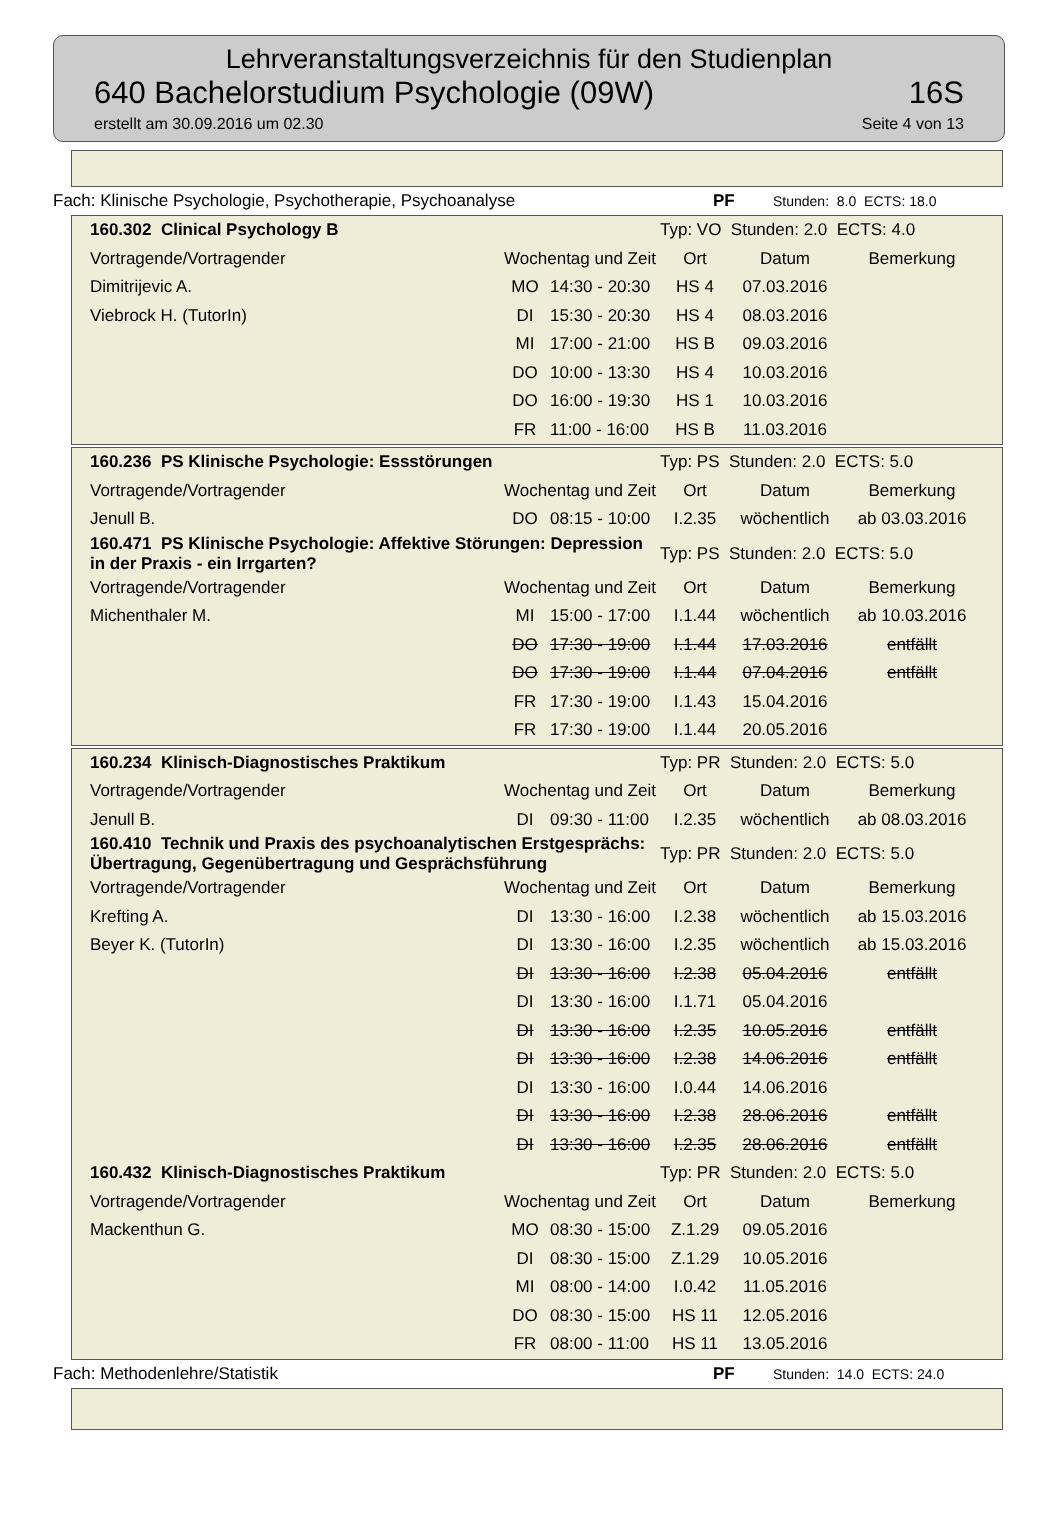Lehrveranstaltungsverzeichnis für den Studienplan
640 Bachelorstudium Psychologie (09W) 16S
erstellt am 30.09.2016 um 02.30 Seite 4 von 13
Fach: Klinische Psychologie, Psychotherapie, Psychoanalyse PF Stunden: 8.0 ECTS: 18.0
| 160.302 Clinical Psychology B | | | Typ: VO Stunden: 2.0 ECTS: 4.0 | | |
| Vortragende/Vortragender | Wochentag und Zeit | | Ort | Datum | Bemerkung |
| Dimitrijevic A. | MO | 14:30 - 20:30 | HS 4 | 07.03.2016 | |
| Viebrock H. (TutorIn) | DI | 15:30 - 20:30 | HS 4 | 08.03.2016 | |
| | MI | 17:00 - 21:00 | HS B | 09.03.2016 | |
| | DO | 10:00 - 13:30 | HS 4 | 10.03.2016 | |
| | DO | 16:00 - 19:30 | HS 1 | 10.03.2016 | |
| | FR | 11:00 - 16:00 | HS B | 11.03.2016 | |
| 160.236 PS Klinische Psychologie: Essstörungen | | | Typ: PS Stunden: 2.0 ECTS: 5.0 | | |
| Vortragende/Vortragender | Wochentag und Zeit | | Ort | Datum | Bemerkung |
| Jenull B. | DO | 08:15 - 10:00 | I.2.35 | wöchentlich | ab 03.03.2016 |
| 160.471 PS Klinische Psychologie: Affektive Störungen: Depression in der Praxis - ein Irrgarten? | | | Typ: PS Stunden: 2.0 ECTS: 5.0 | | |
| Vortragende/Vortragender | Wochentag und Zeit | | Ort | Datum | Bemerkung |
| Michenthaler M. | MI | 15:00 - 17:00 | I.1.44 | wöchentlich | ab 10.03.2016 |
| | DO | 17:30 - 19:00 | I.1.44 | 17.03.2016 | entfällt |
| | DO | 17:30 - 19:00 | I.1.44 | 07.04.2016 | entfällt |
| | FR | 17:30 - 19:00 | I.1.43 | 15.04.2016 | |
| | FR | 17:30 - 19:00 | I.1.44 | 20.05.2016 | |
| 160.234 Klinisch-Diagnostisches Praktikum | | | Typ: PR Stunden: 2.0 ECTS: 5.0 | | |
| Vortragende/Vortragender | Wochentag und Zeit | | Ort | Datum | Bemerkung |
| Jenull B. | DI | 09:30 - 11:00 | I.2.35 | wöchentlich | ab 08.03.2016 |
| 160.410 Technik und Praxis des psychoanalytischen Erstgesprächs: Übertragung, Gegenübertragung und Gesprächsführung | | | Typ: PR Stunden: 2.0 ECTS: 5.0 | | |
| Vortragende/Vortragender | Wochentag und Zeit | | Ort | Datum | Bemerkung |
| Krefting A. | DI | 13:30 - 16:00 | I.2.38 | wöchentlich | ab 15.03.2016 |
| Beyer K. (TutorIn) | DI | 13:30 - 16:00 | I.2.35 | wöchentlich | ab 15.03.2016 |
| | DI | 13:30 - 16:00 | I.2.38 | 05.04.2016 | entfällt |
| | DI | 13:30 - 16:00 | I.1.71 | 05.04.2016 | |
| | DI | 13:30 - 16:00 | I.2.35 | 10.05.2016 | entfällt |
| | DI | 13:30 - 16:00 | I.2.38 | 14.06.2016 | entfällt |
| | DI | 13:30 - 16:00 | I.0.44 | 14.06.2016 | |
| | DI | 13:30 - 16:00 | I.2.38 | 28.06.2016 | entfällt |
| | DI | 13:30 - 16:00 | I.2.35 | 28.06.2016 | entfällt |
| 160.432 Klinisch-Diagnostisches Praktikum | | | Typ: PR Stunden: 2.0 ECTS: 5.0 | | |
| Vortragende/Vortragender | Wochentag und Zeit | | Ort | Datum | Bemerkung |
| Mackenthun G. | MO | 08:30 - 15:00 | Z.1.29 | 09.05.2016 | |
| | DI | 08:30 - 15:00 | Z.1.29 | 10.05.2016 | |
| | MI | 08:00 - 14:00 | I.0.42 | 11.05.2016 | |
| | DO | 08:30 - 15:00 | HS 11 | 12.05.2016 | |
| | FR | 08:00 - 11:00 | HS 11 | 13.05.2016 | |
Fach: Methodenlehre/Statistik PF Stunden: 14.0 ECTS: 24.0